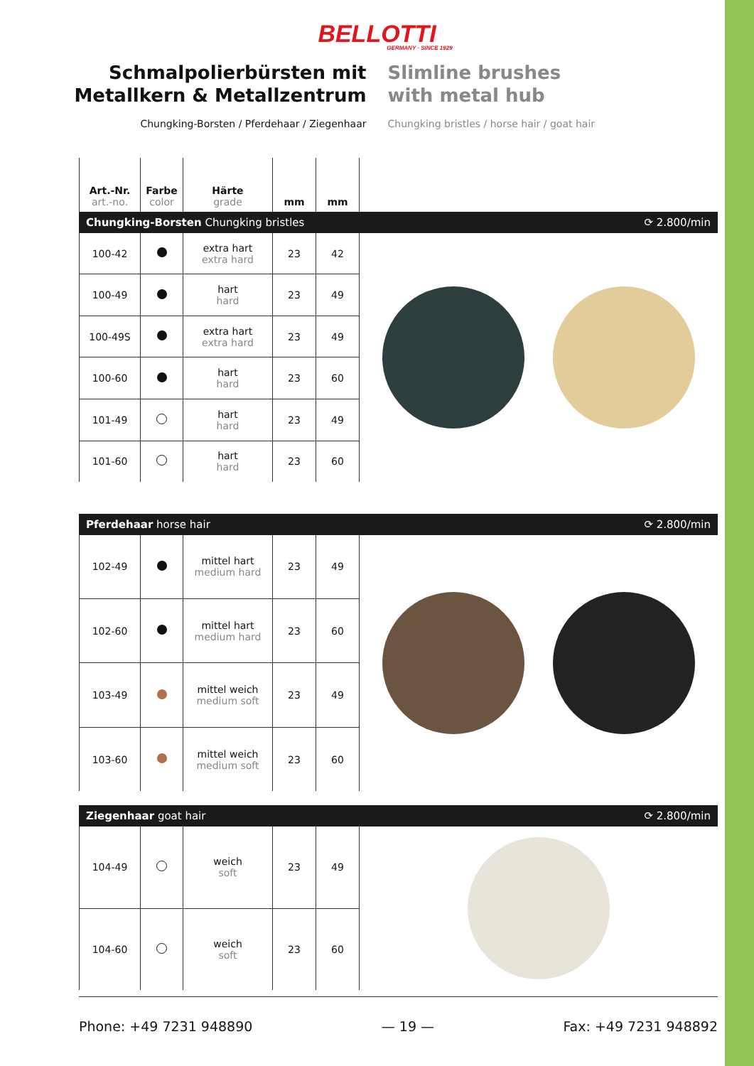BELLOTTI
GERMANY · SINCE 1929
Schmalpolierbürsten mit
Metallkern & Metallzentrum
Chungking-Borsten / Pferdehaar / Ziegenhaar
Slimline brushes
with metal hub
Chungking bristles / horse hair / goat hair
| Art.-Nr. art.-no. | Farbe color | Härte grade | mm | mm |
| --- | --- | --- | --- | --- |
Chungking-Borsten Chungking bristles ⟳ 2.800/min
| 100-42 | | extra hart extra hard | 23 | 42 |
| 100-49 | | hart hard | 23 | 49 |
| 100-49S | | extra hart extra hard | 23 | 49 |
| 100-60 | | hart hard | 23 | 60 |
| 101-49 | | hart hard | 23 | 49 |
| 101-60 | | hart hard | 23 | 60 |
Pferdehaar horse hair ⟳ 2.800/min
| 102-49 | | mittel hart medium hard | 23 | 49 |
| 102-60 | | mittel hart medium hard | 23 | 60 |
| 103-49 | | mittel weich medium soft | 23 | 49 |
| 103-60 | | mittel weich medium soft | 23 | 60 |
Ziegenhaar goat hair ⟳ 2.800/min
| 104-49 | | weich soft | 23 | 49 |
| 104-60 | | weich soft | 23 | 60 |
Phone: +49 7231 948890 — 19 — Fax: +49 7231 948892